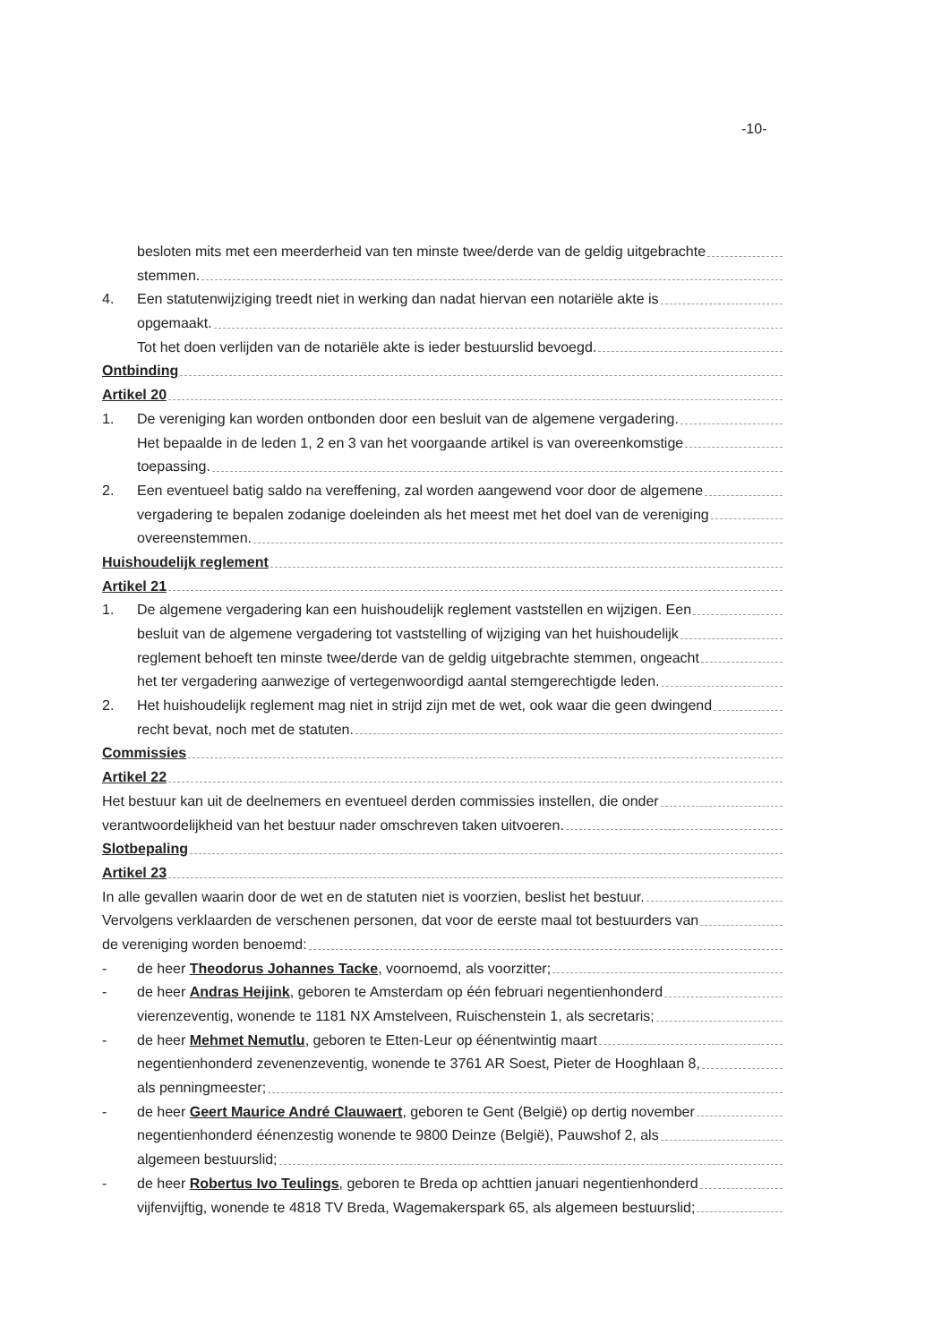-10-
besloten mits met een meerderheid van ten minste twee/derde van de geldig uitgebrachte
stemmen.
4. Een statutenwijziging treedt niet in werking dan nadat hiervan een notariële akte is
opgemaakt.
Tot het doen verlijden van de notariële akte is ieder bestuurslid bevoegd.
Ontbinding
Artikel 20
1. De vereniging kan worden ontbonden door een besluit van de algemene vergadering.
Het bepaalde in de leden 1, 2 en 3 van het voorgaande artikel is van overeenkomstige
toepassing.
2. Een eventueel batig saldo na vereffening, zal worden aangewend voor door de algemene
vergadering te bepalen zodanige doeleinden als het meest met het doel van de vereniging
overeenstemmen.
Huishoudelijk reglement
Artikel 21
1. De algemene vergadering kan een huishoudelijk reglement vaststellen en wijzigen. Een
besluit van de algemene vergadering tot vaststelling of wijziging van het huishoudelijk
reglement behoeft ten minste twee/derde van de geldig uitgebrachte stemmen, ongeacht
het ter vergadering aanwezige of vertegenwoordigd aantal stemgerechtigde leden.
2. Het huishoudelijk reglement mag niet in strijd zijn met de wet, ook waar die geen dwingend
recht bevat, noch met de statuten.
Commissies
Artikel 22
Het bestuur kan uit de deelnemers en eventueel derden commissies instellen, die onder
verantwoordelijkheid van het bestuur nader omschreven taken uitvoeren.
Slotbepaling
Artikel 23
In alle gevallen waarin door de wet en de statuten niet is voorzien, beslist het bestuur.
Vervolgens verklaarden de verschenen personen, dat voor de eerste maal tot bestuurders van
de vereniging worden benoemd:
- de heer Theodorus Johannes Tacke, voornoemd, als voorzitter;
- de heer Andras Heijink, geboren te Amsterdam op één februari negentienhonderd
vierenzeventig, wonende te 1181 NX Amstelveen, Ruischenstein 1, als secretaris;
- de heer Mehmet Nemutlu, geboren te Etten-Leur op éénentwintig maart
negentienhonderd zevenenzeventig, wonende te 3761 AR Soest, Pieter de Hooghlaan 8,
als penningmeester;
- de heer Geert Maurice André Clauwaert, geboren te Gent (België) op dertig november
negentienhonderd éénenzestig wonende te 9800 Deinze (België), Pauwshof 2, als
algemeen bestuurslid;
- de heer Robertus Ivo Teulings, geboren te Breda op achttien januari negentienhonderd
vijfenvijftig, wonende te 4818 TV Breda, Wagemakerspark 65, als algemeen bestuurslid;